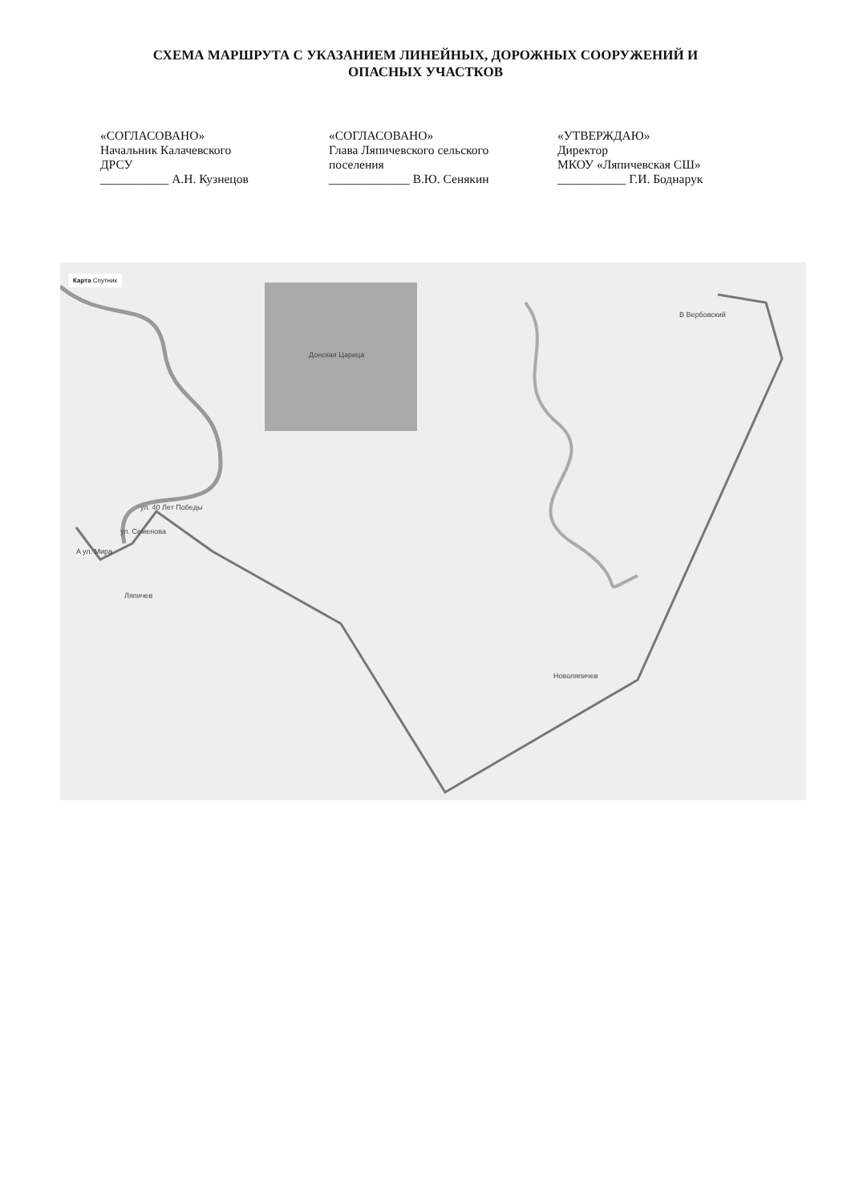СХЕМА МАРШРУТА С УКАЗАНИЕМ ЛИНЕЙНЫХ, ДОРОЖНЫХ СООРУЖЕНИЙ И
ОПАСНЫХ УЧАСТКОВ
«СОГЛАСОВАНО»
Начальник Калачевского
ДРСУ
___________ А.Н. Кузнецов
«СОГЛАСОВАНО»
Глава Ляпичевского сельского
поселения
_____________ В.Ю. Сенякин
«УТВЕРЖДАЮ»
Директор
МКОУ «Ляпичевская СШ»
___________ Г.И. Боднарук
Карта Спутник
Донская Царица
B Вербовский
A ул. Мира
ул. Семенова
ул. 40 Лет Победы
Ляпичев
Новоляпичев